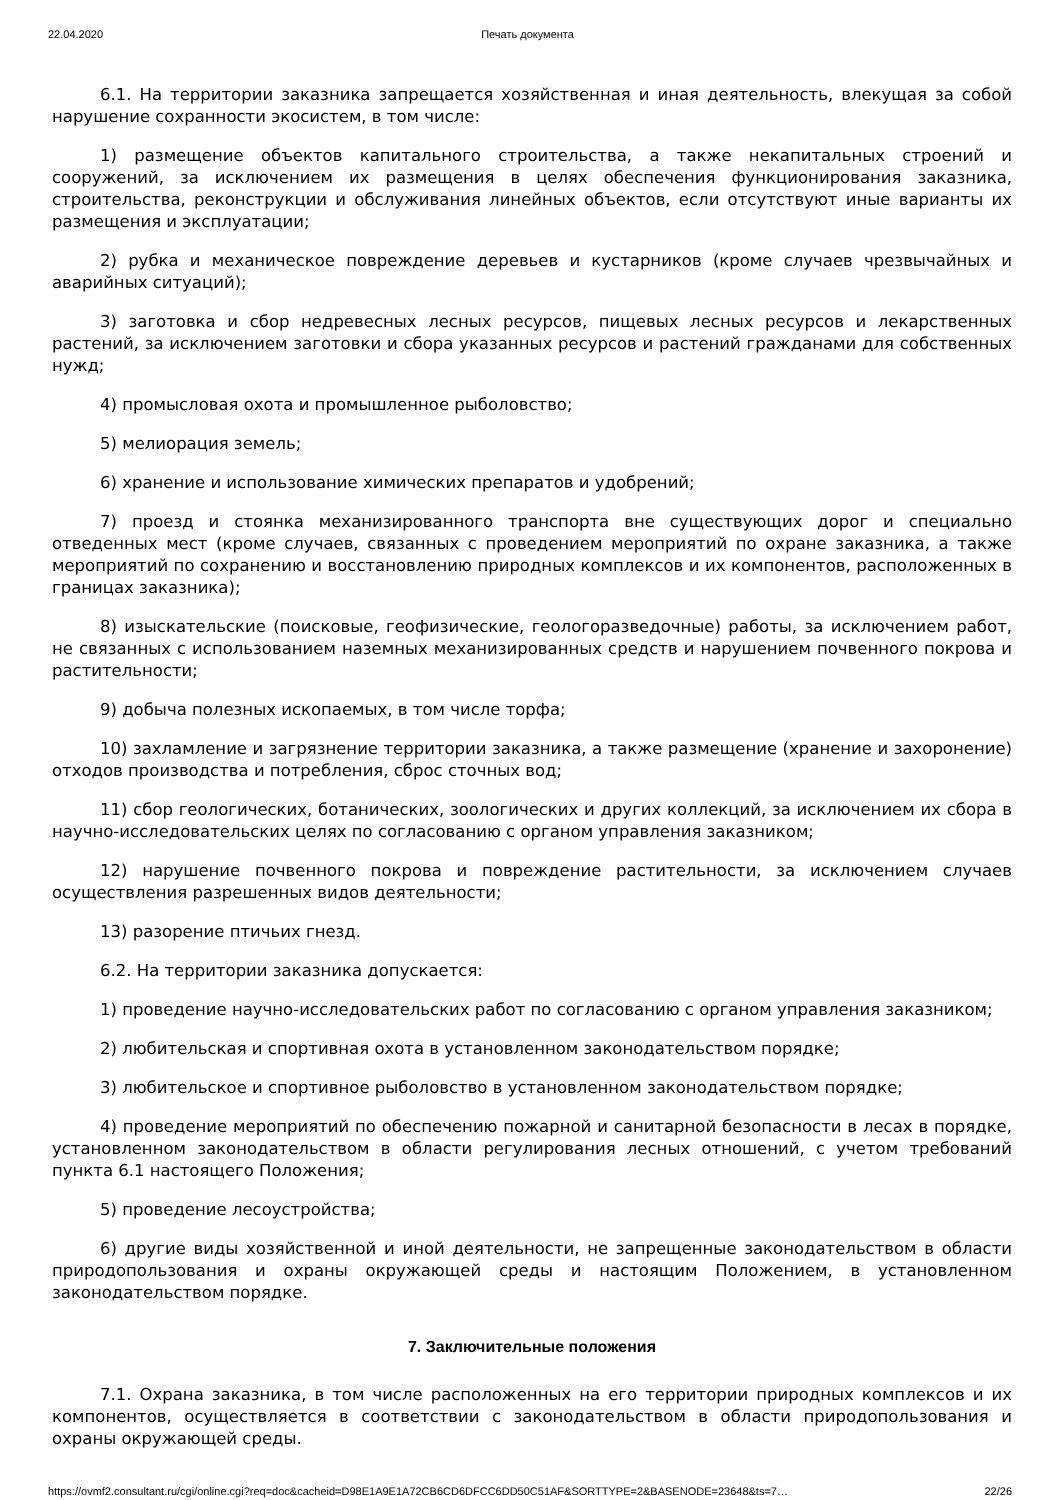22.04.2020 Печать документа
6.1. На территории заказника запрещается хозяйственная и иная деятельность, влекущая за собой нарушение сохранности экосистем, в том числе:
1) размещение объектов капитального строительства, а также некапитальных строений и сооружений, за исключением их размещения в целях обеспечения функционирования заказника, строительства, реконструкции и обслуживания линейных объектов, если отсутствуют иные варианты их размещения и эксплуатации;
2) рубка и механическое повреждение деревьев и кустарников (кроме случаев чрезвычайных и аварийных ситуаций);
3) заготовка и сбор недревесных лесных ресурсов, пищевых лесных ресурсов и лекарственных растений, за исключением заготовки и сбора указанных ресурсов и растений гражданами для собственных нужд;
4) промысловая охота и промышленное рыболовство;
5) мелиорация земель;
6) хранение и использование химических препаратов и удобрений;
7) проезд и стоянка механизированного транспорта вне существующих дорог и специально отведенных мест (кроме случаев, связанных с проведением мероприятий по охране заказника, а также мероприятий по сохранению и восстановлению природных комплексов и их компонентов, расположенных в границах заказника);
8) изыскательские (поисковые, геофизические, геологоразведочные) работы, за исключением работ, не связанных с использованием наземных механизированных средств и нарушением почвенного покрова и растительности;
9) добыча полезных ископаемых, в том числе торфа;
10) захламление и загрязнение территории заказника, а также размещение (хранение и захоронение) отходов производства и потребления, сброс сточных вод;
11) сбор геологических, ботанических, зоологических и других коллекций, за исключением их сбора в научно-исследовательских целях по согласованию с органом управления заказником;
12) нарушение почвенного покрова и повреждение растительности, за исключением случаев осуществления разрешенных видов деятельности;
13) разорение птичьих гнезд.
6.2. На территории заказника допускается:
1) проведение научно-исследовательских работ по согласованию с органом управления заказником;
2) любительская и спортивная охота в установленном законодательством порядке;
3) любительское и спортивное рыболовство в установленном законодательством порядке;
4) проведение мероприятий по обеспечению пожарной и санитарной безопасности в лесах в порядке, установленном законодательством в области регулирования лесных отношений, с учетом требований пункта 6.1 настоящего Положения;
5) проведение лесоустройства;
6) другие виды хозяйственной и иной деятельности, не запрещенные законодательством в области природопользования и охраны окружающей среды и настоящим Положением, в установленном законодательством порядке.
7. Заключительные положения
7.1. Охрана заказника, в том числе расположенных на его территории природных комплексов и их компонентов, осуществляется в соответствии с законодательством в области природопользования и охраны окружающей среды.
https://ovmf2.consultant.ru/cgi/online.cgi?req=doc&cacheid=D98E1A9E1A72CB6CD6DFCC6DD50C51AF&SORTTYPE=2&BASENODE=23648&ts=7… 22/26